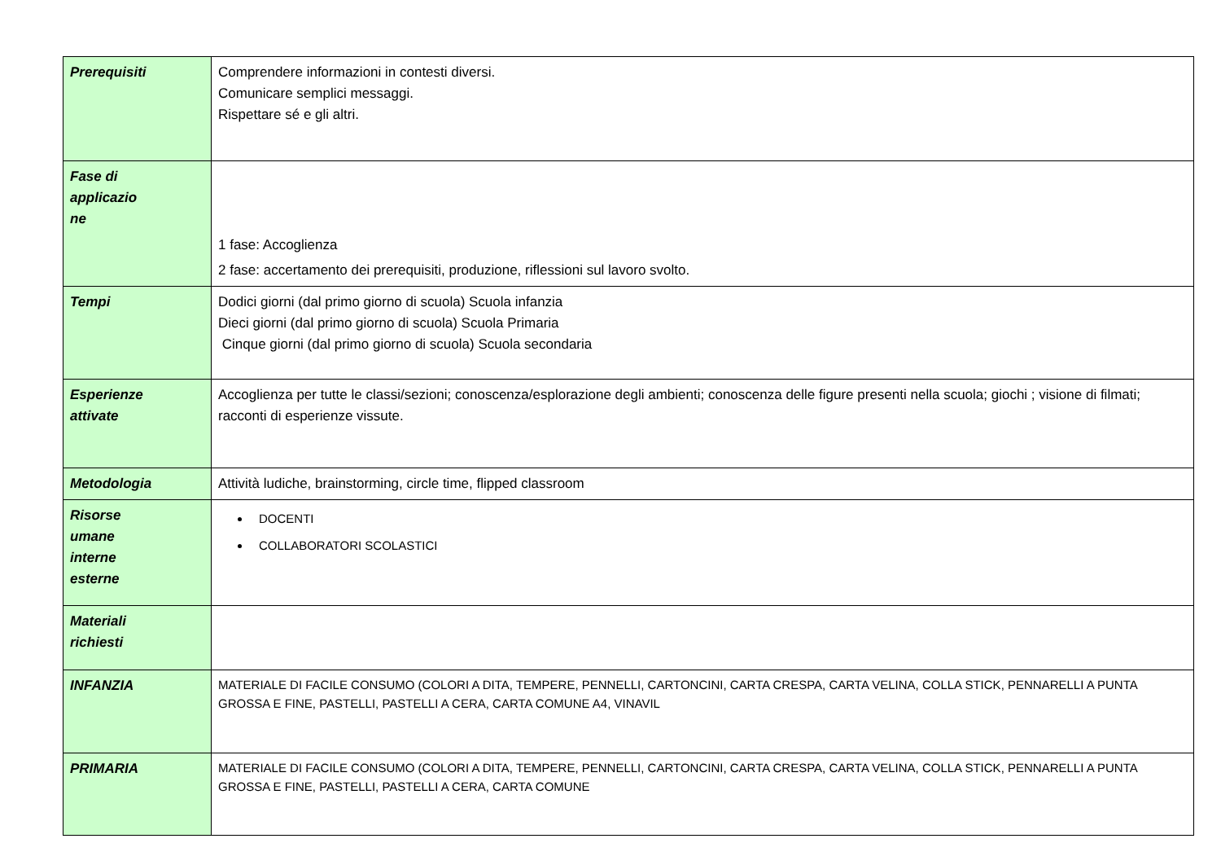| Prerequisiti | Comprendere informazioni in contesti diversi. Comunicare semplici messaggi. Rispettare sé e gli altri. |
| Fase di applicazio ne | 1 fase: Accoglienza 2 fase: accertamento dei prerequisiti, produzione, riflessioni sul lavoro svolto. |
| Tempi | Dodici giorni (dal primo giorno di scuola) Scuola infanzia Dieci giorni (dal primo giorno di scuola) Scuola Primaria Cinque giorni (dal primo giorno di scuola) Scuola secondaria |
| Esperienze attivate | Accoglienza per tutte le classi/sezioni; conoscenza/esplorazione degli ambienti; conoscenza delle figure presenti nella scuola; giochi ; visione di filmati; racconti di esperienze vissute. |
| Metodologia | Attività ludiche, brainstorming, circle time, flipped classroom |
| Risorse umane interne esterne | DOCENTI COLLABORATORI SCOLASTICI |
| Materiali richiesti | |
| INFANZIA | MATERIALE DI FACILE CONSUMO (COLORI A DITA, TEMPERE, PENNELLI, CARTONCINI, CARTA CRESPA, CARTA VELINA, COLLA STICK, PENNARELLI A PUNTA GROSSA E FINE, PASTELLI, PASTELLI A CERA, CARTA COMUNE A4, VINAVIL |
| PRIMARIA | MATERIALE DI FACILE CONSUMO (COLORI A DITA, TEMPERE, PENNELLI, CARTONCINI, CARTA CRESPA, CARTA VELINA, COLLA STICK, PENNARELLI A PUNTA GROSSA E FINE, PASTELLI, PASTELLI A CERA, CARTA COMUNE |